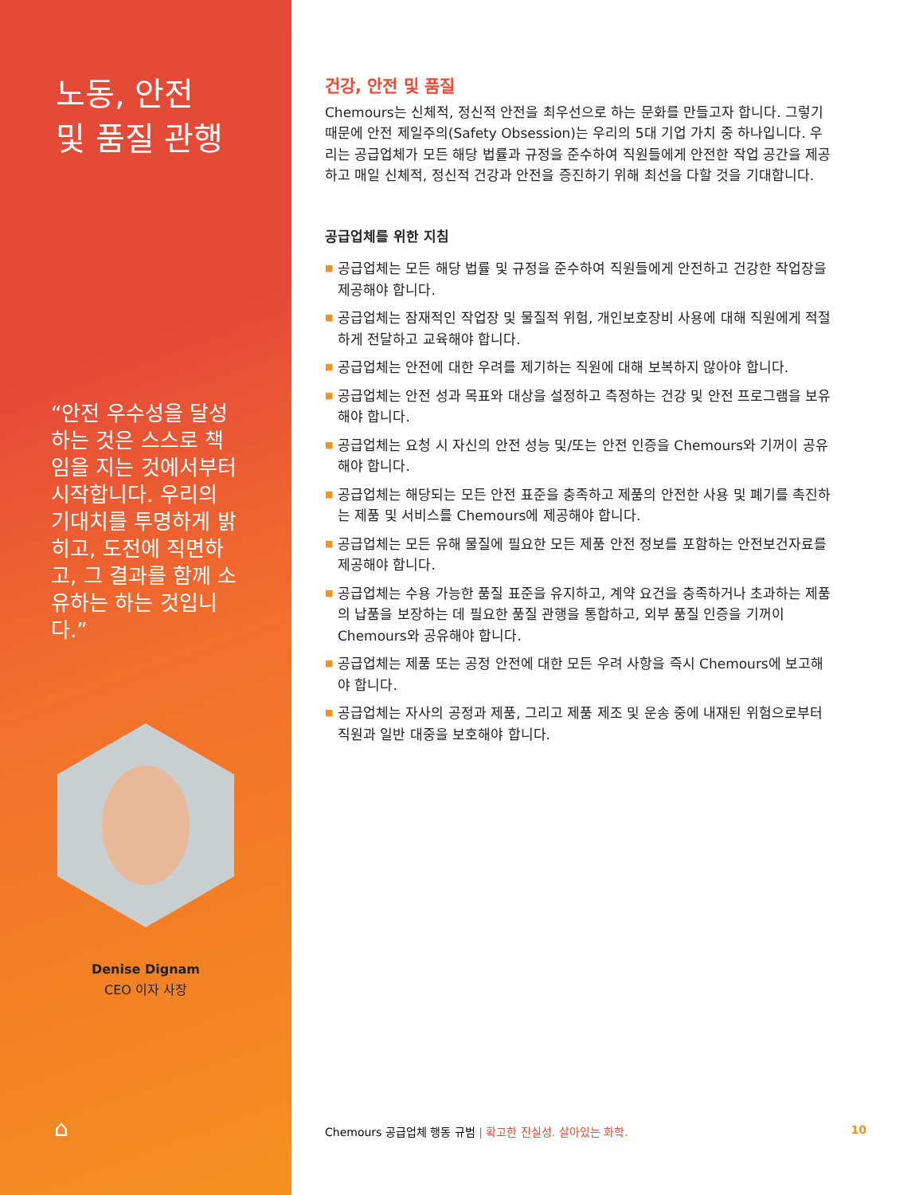노동, 안전
및 품질 관행
“안전 우수성을 달성하는 것은 스스로 책임을 지는 것에서부터 시작합니다. 우리의 기대치를 투명하게 밝히고, 도전에 직면하고, 그 결과를 함께 소유하는 하는 것입니다.”
Denise Dignam
CEO 이자 사장
⌂
건강, 안전 및 품질
Chemours는 신체적, 정신적 안전을 최우선으로 하는 문화를 만들고자 합니다. 그렇기 때문에 안전 제일주의(Safety Obsession)는 우리의 5대 기업 가치 중 하나입니다. 우리는 공급업체가 모든 해당 법률과 규정을 준수하여 직원들에게 안전한 작업 공간을 제공하고 매일 신체적, 정신적 건강과 안전을 증진하기 위해 최선을 다할 것을 기대합니다.
공급업체를 위한 지침
■ 공급업체는 모든 해당 법률 및 규정을 준수하여 직원들에게 안전하고 건강한 작업장을 제공해야 합니다.
■ 공급업체는 잠재적인 작업장 및 물질적 위험, 개인보호장비 사용에 대해 직원에게 적절하게 전달하고 교육해야 합니다.
■ 공급업체는 안전에 대한 우려를 제기하는 직원에 대해 보복하지 않아야 합니다.
■ 공급업체는 안전 성과 목표와 대상을 설정하고 측정하는 건강 및 안전 프로그램을 보유해야 합니다.
■ 공급업체는 요청 시 자신의 안전 성능 및/또는 안전 인증을 Chemours와 기꺼이 공유해야 합니다.
■ 공급업체는 해당되는 모든 안전 표준을 충족하고 제품의 안전한 사용 및 폐기를 촉진하는 제품 및 서비스를 Chemours에 제공해야 합니다.
■ 공급업체는 모든 유해 물질에 필요한 모든 제품 안전 정보를 포함하는 안전보건자료를 제공해야 합니다.
■ 공급업체는 수용 가능한 품질 표준을 유지하고, 계약 요건을 충족하거나 초과하는 제품의 납품을 보장하는 데 필요한 품질 관행을 통합하고, 외부 품질 인증을 기꺼이 Chemours와 공유해야 합니다.
■ 공급업체는 제품 또는 공정 안전에 대한 모든 우려 사항을 즉시 Chemours에 보고해야 합니다.
■ 공급업체는 자사의 공정과 제품, 그리고 제품 제조 및 운송 중에 내재된 위험으로부터 직원과 일반 대중을 보호해야 합니다.
Chemours 공급업체 행동 규범 | 확고한 진실성. 살아있는 화학.
10